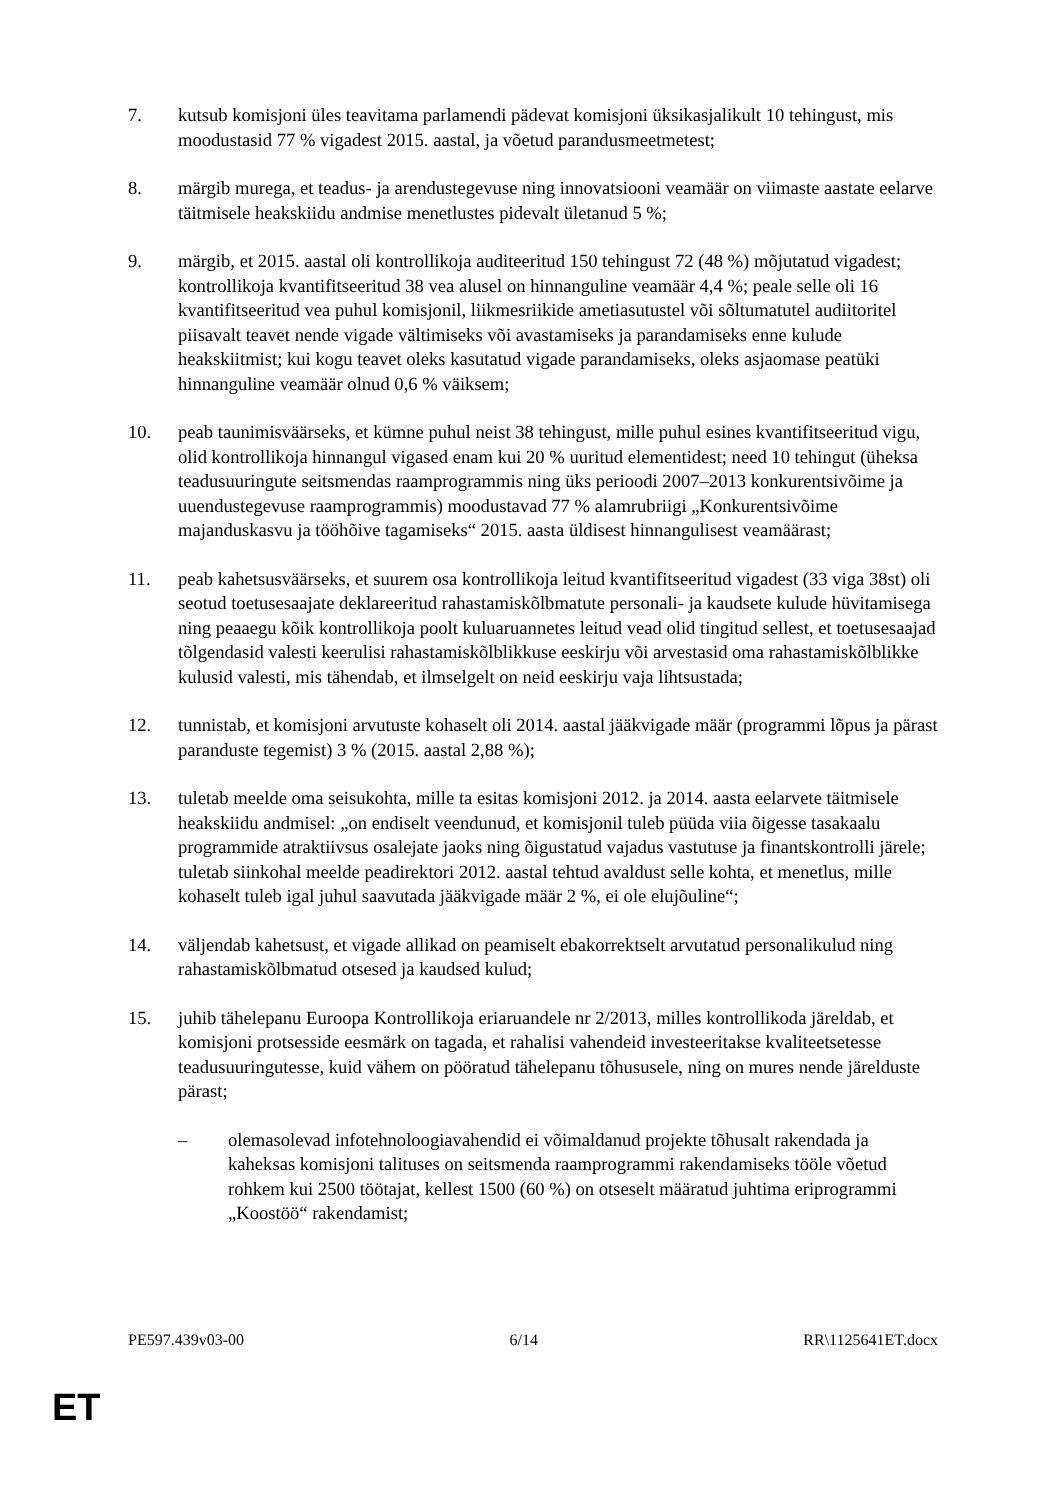7. kutsub komisjoni üles teavitama parlamendi pädevat komisjoni üksikasjalikult 10 tehingust, mis moodustasid 77 % vigadest 2015. aastal, ja võetud parandusmeetmetest;
8. märgib murega, et teadus- ja arendustegevuse ning innovatsiooni veamäär on viimaste aastate eelarve täitmisele heakskiidu andmise menetlustes pidevalt ületanud 5 %;
9. märgib, et 2015. aastal oli kontrollikoja auditeeritud 150 tehingust 72 (48 %) mõjutatud vigadest; kontrollikoja kvantifitseeritud 38 vea alusel on hinnanguline veamäär 4,4 %; peale selle oli 16 kvantifitseeritud vea puhul komisjonil, liikmesriikide ametiasutustel või sõltumatutel audiitoritel piisavalt teavet nende vigade vältimiseks või avastamiseks ja parandamiseks enne kulude heakskiitmist; kui kogu teavet oleks kasutatud vigade parandamiseks, oleks asjaomase peatüki hinnanguline veamäär olnud 0,6 % väiksem;
10. peab taunimisväärseks, et kümne puhul neist 38 tehingust, mille puhul esines kvantifitseeritud vigu, olid kontrollikoja hinnangul vigased enam kui 20 % uuritud elementidest; need 10 tehingut (üheksa teadusuuringute seitsmendas raamprogrammis ning üks perioodi 2007–2013 konkurentsivõime ja uuendustegevuse raamprogrammis) moodustavad 77 % alamrubriigi „Konkurentsivõime majanduskasvu ja tööhõive tagamiseks“ 2015. aasta üldisest hinnangulisest veamäärast;
11. peab kahetsusväärseks, et suurem osa kontrollikoja leitud kvantifitseeritud vigadest (33 viga 38st) oli seotud toetusesaajate deklareeritud rahastamiskõlbmatute personali- ja kaudsete kulude hüvitamisega ning peaaegu kõik kontrollikoja poolt kuluaruannetes leitud vead olid tingitud sellest, et toetusesaajad tõlgendasid valesti keerulisi rahastamiskõlblikkuse eeskirju või arvestasid oma rahastamiskõlblikke kulusid valesti, mis tähendab, et ilmselgelt on neid eeskirju vaja lihtsustada;
12. tunnistab, et komisjoni arvutuste kohaselt oli 2014. aastal jääkvigade määr (programmi lõpus ja pärast paranduste tegemist) 3 % (2015. aastal 2,88 %);
13. tuletab meelde oma seisukohta, mille ta esitas komisjoni 2012. ja 2014. aasta eelarvete täitmisele heakskiidu andmisel: „on endiselt veendunud, et komisjonil tuleb püüda viia õigesse tasakaalu programmide atraktiivsus osalejate jaoks ning õigustatud vajadus vastutuse ja finantskontrolli järele; tuletab siinkohal meelde peadirektori 2012. aastal tehtud avaldust selle kohta, et menetlus, mille kohaselt tuleb igal juhul saavutada jääkvigade määr 2 %, ei ole elujõuline“;
14. väljendab kahetsust, et vigade allikad on peamiselt ebakorrektselt arvutatud personalikulud ning rahastamiskõlbmatud otsesed ja kaudsed kulud;
15. juhib tähelepanu Euroopa Kontrollikoja eriaruandele nr 2/2013, milles kontrollikoda järeldab, et komisjoni protsesside eesmärk on tagada, et rahalisi vahendeid investeeritakse kvaliteetsetesse teadusuuringutesse, kuid vähem on pööratud tähelepanu tõhususele, ning on mures nende järelduste pärast;
– olemasolevad infotehnoloogiavahendid ei võimaldanud projekte tõhusalt rakendada ja kaheksas komisjoni talituses on seitsmenda raamprogrammi rakendamiseks tööle võetud rohkem kui 2500 töötajat, kellest 1500 (60 %) on otseselt määratud juhtima eriprogrammi „Koostöö“ rakendamist;
PE597.439v03-00 6/14 RR\1125641ET.docx
ET